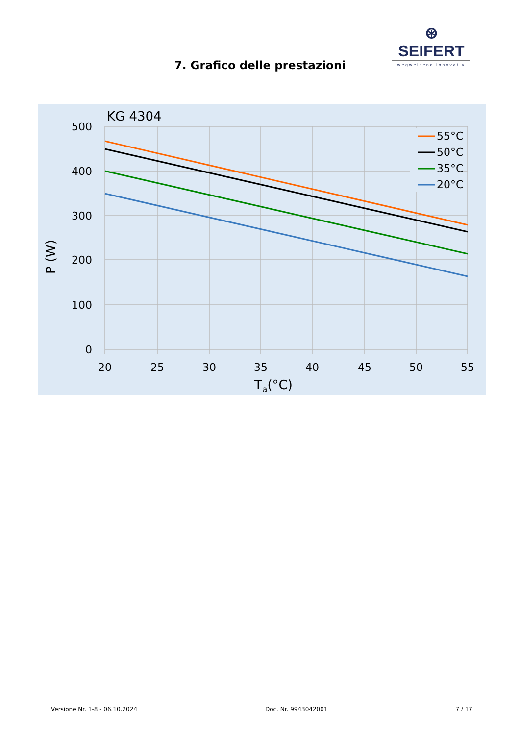⊛ SEIFERT
wegweisend innovativ
7. Grafico delle prestazioni
55°C
50°C
35°C
20°C
KG 4304
500
400
300
200
100
0
20
25
30
35
40
45
50
55
Ta(°C)
P (W)
Versione Nr. 1-8 - 06.10.2024 Doc. Nr. 9943042001 7 / 17